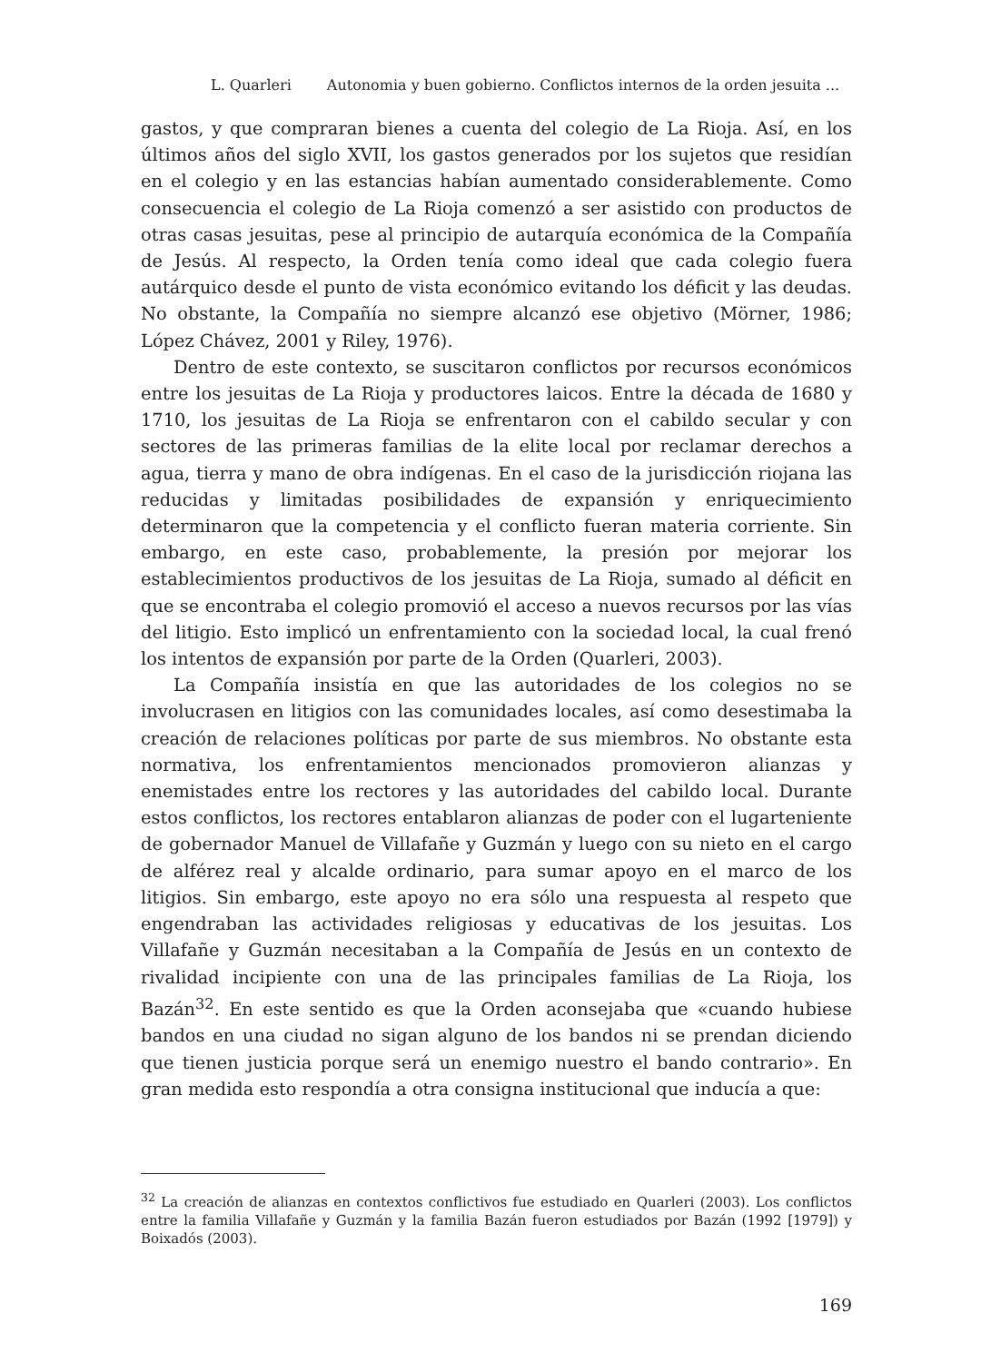L. Quarleri Autonomia y buen gobierno. Conflictos internos de la orden jesuita ...
gastos, y que compraran bienes a cuenta del colegio de La Rioja. Así, en los últimos años del siglo XVII, los gastos generados por los sujetos que residían en el colegio y en las estancias habían aumentado considerablemente. Como consecuencia el colegio de La Rioja comenzó a ser asistido con productos de otras casas jesuitas, pese al principio de autarquía económica de la Compañía de Jesús. Al respecto, la Orden tenía como ideal que cada colegio fuera autárquico desde el punto de vista económico evitando los déficit y las deudas. No obstante, la Compañía no siempre alcanzó ese objetivo (Mörner, 1986; López Chávez, 2001 y Riley, 1976).
Dentro de este contexto, se suscitaron conflictos por recursos económicos entre los jesuitas de La Rioja y productores laicos. Entre la década de 1680 y 1710, los jesuitas de La Rioja se enfrentaron con el cabildo secular y con sectores de las primeras familias de la elite local por reclamar derechos a agua, tierra y mano de obra indígenas. En el caso de la jurisdicción riojana las reducidas y limitadas posibilidades de expansión y enriquecimiento determinaron que la competencia y el conflicto fueran materia corriente. Sin embargo, en este caso, probablemente, la presión por mejorar los establecimientos productivos de los jesuitas de La Rioja, sumado al déficit en que se encontraba el colegio promovió el acceso a nuevos recursos por las vías del litigio. Esto implicó un enfrentamiento con la sociedad local, la cual frenó los intentos de expansión por parte de la Orden (Quarleri, 2003).
La Compañía insistía en que las autoridades de los colegios no se involucrasen en litigios con las comunidades locales, así como desestimaba la creación de relaciones políticas por parte de sus miembros. No obstante esta normativa, los enfrentamientos mencionados promovieron alianzas y enemistades entre los rectores y las autoridades del cabildo local. Durante estos conflictos, los rectores entablaron alianzas de poder con el lugarteniente de gobernador Manuel de Villafañe y Guzmán y luego con su nieto en el cargo de alférez real y alcalde ordinario, para sumar apoyo en el marco de los litigios. Sin embargo, este apoyo no era sólo una respuesta al respeto que engendraban las actividades religiosas y educativas de los jesuitas. Los Villafañe y Guzmán necesitaban a la Compañía de Jesús en un contexto de rivalidad incipiente con una de las principales familias de La Rioja, los Bazán<sup>32</sup>. En este sentido es que la Orden aconsejaba que «cuando hubiese bandos en una ciudad no sigan alguno de los bandos ni se prendan diciendo que tienen justicia porque será un enemigo nuestro el bando contrario». En gran medida esto respondía a otra consigna institucional que inducía a que:
<sup>32</sup> La creación de alianzas en contextos conflictivos fue estudiado en Quarleri (2003). Los conflictos entre la familia Villafañe y Guzmán y la familia Bazán fueron estudiados por Bazán (1992 [1979]) y Boixadós (2003).
169